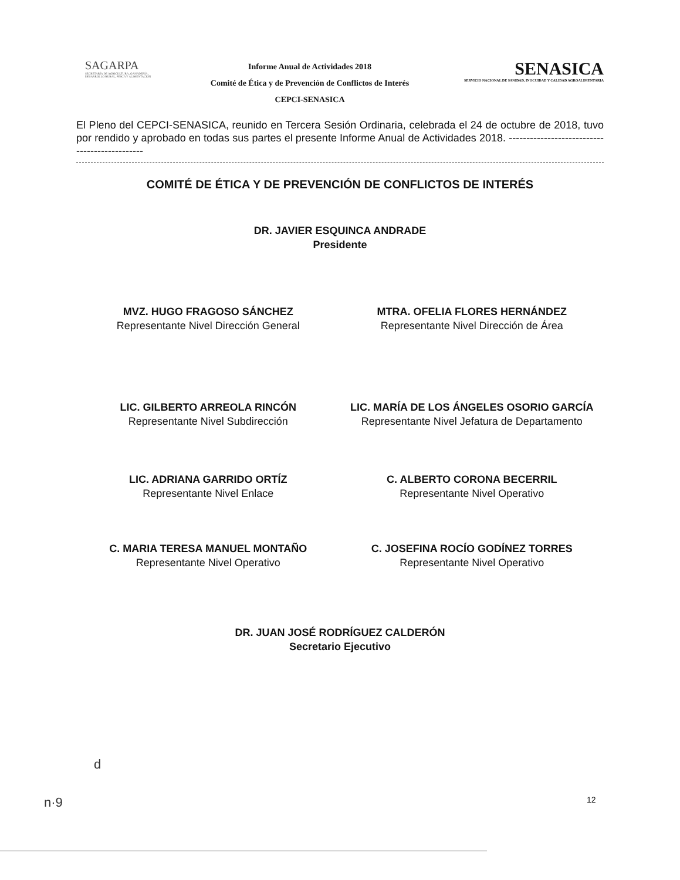SAGARPA
SECRETARÍA DE AGRICULTURA, GANADERÍA, DESARROLLO RURAL, PESCA Y ALIMENTACIÓN
Informe Anual de Actividades 2018
Comité de Ética y de Prevención de Conflictos de Interés
CEPCI-SENASICA
SENASICA
SERVICIO NACIONAL DE SANIDAD, INOCUIDAD Y CALIDAD AGROALIMENTARIA
El Pleno del CEPCI-SENASICA, reunido en Tercera Sesión Ordinaria, celebrada el 24 de octubre de 2018, tuvo por rendido y aprobado en todas sus partes el presente Informe Anual de Actividades 2018. ----------------------------------------------
COMITÉ DE ÉTICA Y DE PREVENCIÓN DE CONFLICTOS DE INTERÉS
DR. JAVIER ESQUINCA ANDRADE
Presidente
MVZ. HUGO FRAGOSO SÁNCHEZ
Representante Nivel Dirección General
MTRA. OFELIA FLORES HERNÁNDEZ
Representante Nivel Dirección de Área
LIC. GILBERTO ARREOLA RINCÓN
Representante Nivel Subdirección
LIC. MARÍA DE LOS ÁNGELES OSORIO GARCÍA
Representante Nivel Jefatura de Departamento
LIC. ADRIANA GARRIDO ORTÍZ
Representante Nivel Enlace
C. ALBERTO CORONA BECERRIL
Representante Nivel Operativo
C. MARIA TERESA MANUEL MONTAÑO
Representante Nivel Operativo
C. JOSEFINA ROCÍO GODÍNEZ TORRES Representante Nivel Operativo
DR. JUAN JOSÉ RODRÍGUEZ CALDERÓN
Secretario Ejecutivo
d
n·9 12